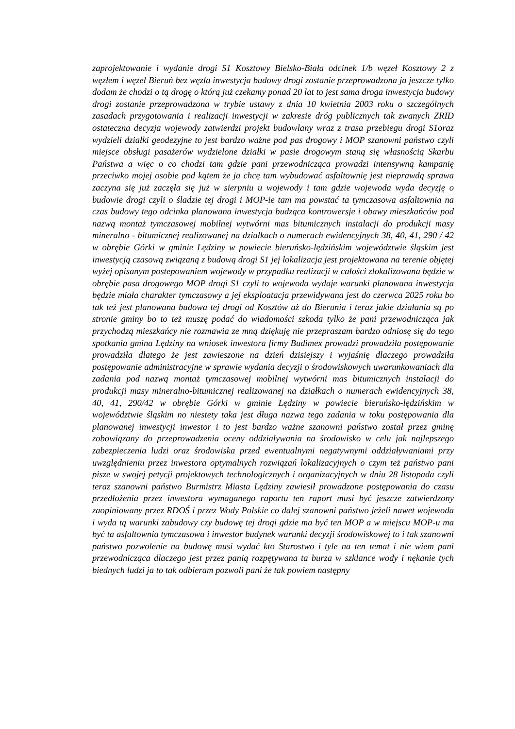zaprojektowanie i wydanie drogi S1 Kosztowy Bielsko-Biała odcinek 1/b węzeł Kosztowy 2 z węzłem i węzeł Bieruń bez węzła inwestycja budowy drogi zostanie przeprowadzona ja jeszcze tylko dodam że chodzi o tą drogę o którą już czekamy ponad 20 lat to jest sama droga inwestycja budowy drogi zostanie przeprowadzona w trybie ustawy z dnia 10 kwietnia 2003 roku o szczególnych zasadach przygotowania i realizacji inwestycji w zakresie dróg publicznych tak zwanych ZRID ostateczna decyzja wojewody zatwierdzi projekt budowlany wraz z trasa przebiegu drogi S1oraz wydzieli działki geodezyjne to jest bardzo ważne pod pas drogowy i MOP szanowni państwo czyli miejsce obsługi pasażerów wydzielone działki w pasie drogowym staną się własnością Skarbu Państwa a więc o co chodzi tam gdzie pani przewodnicząca prowadzi intensywną kampanię przeciwko mojej osobie pod kątem że ja chcę tam wybudować asfaltownię jest nieprawdą sprawa zaczyna się już zaczęła się już w sierpniu u wojewody i tam gdzie wojewoda wyda decyzję o budowie drogi czyli o śladzie tej drogi i MOP-ie tam ma powstać ta tymczasowa asfaltownia na czas budowy tego odcinka planowana inwestycja budząca kontrowersje i obawy mieszkańców pod nazwą montaż tymczasowej mobilnej wytwórni mas bitumicznych instalacji do produkcji masy mineralno - bitumicznej realizowanej na działkach o numerach ewidencyjnych 38, 40, 41, 290 / 42 w obrębie Górki w gminie Lędziny w powiecie bieruńsko-lędzińskim województwie śląskim jest inwestycją czasową związaną z budową drogi S1 jej lokalizacja jest projektowana na terenie objętej wyżej opisanym postepowaniem wojewody w przypadku realizacji w całości zlokalizowana będzie w obrębie pasa drogowego MOP drogi S1 czyli to wojewoda wydaje warunki planowana inwestycja będzie miała charakter tymczasowy a jej eksploatacja przewidywana jest do czerwca 2025 roku bo tak też jest planowana budowa tej drogi od Kosztów aż do Bierunia i teraz jakie działania są po stronie gminy bo to też muszę podać do wiadomości szkoda tylko że pani przewodnicząca jak przychodzą mieszkańcy nie rozmawia ze mną dziękuję nie przepraszam bardzo odniosę się do tego spotkania gmina Lędziny na wniosek inwestora firmy Budimex prowadzi prowadziła postępowanie prowadziła dlatego że jest zawieszone na dzień dzisiejszy i wyjaśnię dlaczego prowadziła postępowanie administracyjne w sprawie wydania decyzji o środowiskowych uwarunkowaniach dla zadania pod nazwą montaż tymczasowej mobilnej wytwórni mas bitumicznych instalacji do produkcji masy mineralno-bitumicznej realizowanej na działkach o numerach ewidencyjnych 38, 40, 41, 290/42 w obrębie Górki w gminie Lędziny w powiecie bieruńsko-lędzińskim w województwie śląskim no niestety taka jest długa nazwa tego zadania w toku postępowania dla planowanej inwestycji inwestor i to jest bardzo ważne szanowni państwo został przez gminę zobowiązany do przeprowadzenia oceny oddziaływania na środowisko w celu jak najlepszego zabezpieczenia ludzi oraz środowiska przed ewentualnymi negatywnymi oddziaływaniami przy uwzględnieniu przez inwestora optymalnych rozwiązań lokalizacyjnych o czym też państwo pani pisze w swojej petycji projektowych technologicznych i organizacyjnych w dniu 28 listopada czyli teraz szanowni państwo Burmistrz Miasta Lędziny zawiesił prowadzone postępowania do czasu przedłożenia przez inwestora wymaganego raportu ten raport musi być jeszcze zatwierdzony zaopiniowany przez RDOŚ i przez Wody Polskie co dalej szanowni państwo jeżeli nawet wojewoda i wyda tą warunki zabudowy czy budowę tej drogi gdzie ma być ten MOP a w miejscu MOP-u ma być ta asfaltownia tymczasowa i inwestor budynek warunki decyzji środowiskowej to i tak szanowni państwo pozwolenie na budowę musi wydać kto Starostwo i tyle na ten temat i nie wiem pani przewodnicząca dlaczego jest przez panią rozpętywana ta burza w szklance wody i nękanie tych biednych ludzi ja to tak odbieram pozwoli pani że tak powiem następny